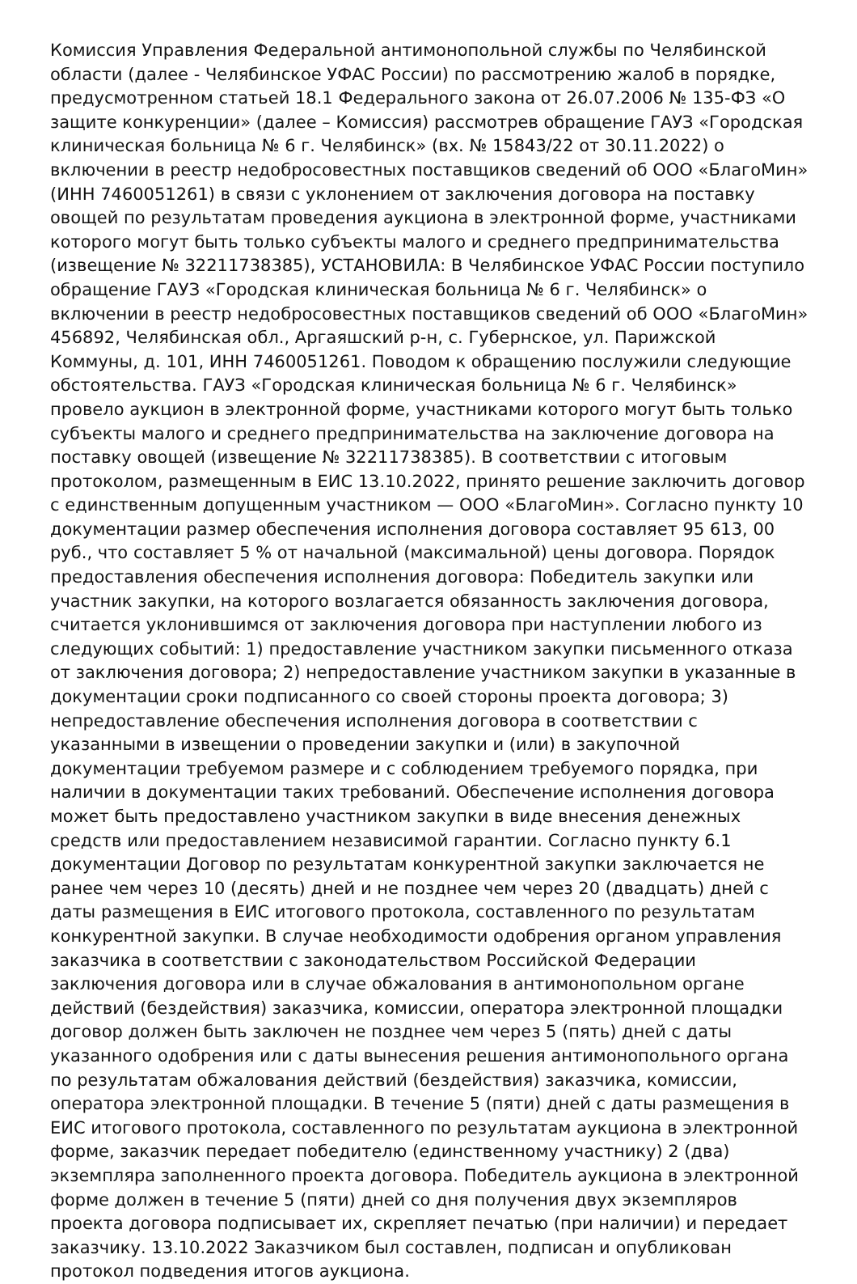Комиссия Управления Федеральной антимонопольной службы по Челябинской области (далее - Челябинское УФАС России) по рассмотрению жалоб в порядке, предусмотренном статьей 18.1 Федерального закона от 26.07.2006 № 135-ФЗ «О защите конкуренции» (далее – Комиссия) рассмотрев обращение ГАУЗ «Городская клиническая больница № 6 г. Челябинск» (вх. № 15843/22 от 30.11.2022) о включении в реестр недобросовестных поставщиков сведений об ООО «БлагоМин» (ИНН 7460051261) в связи с уклонением от заключения договора на поставку овощей по результатам проведения аукциона в электронной форме, участниками которого могут быть только субъекты малого и среднего предпринимательства (извещение № 32211738385), УСТАНОВИЛА: В Челябинское УФАС России поступило обращение ГАУЗ «Городская клиническая больница № 6 г. Челябинск» о включении в реестр недобросовестных поставщиков сведений об ООО «БлагоМин» 456892, Челябинская обл., Аргаяшский р-н, с. Губернское, ул. Парижской Коммуны, д. 101, ИНН 7460051261. Поводом к обращению послужили следующие обстоятельства. ГАУЗ «Городская клиническая больница № 6 г. Челябинск» провело аукцион в электронной форме, участниками которого могут быть только субъекты малого и среднего предпринимательства на заключение договора на поставку овощей (извещение № 32211738385). В соответствии с итоговым протоколом, размещенным в ЕИС 13.10.2022, принято решение заключить договор с единственным допущенным участником — ООО «БлагоМин». Согласно пункту 10 документации размер обеспечения исполнения договора составляет 95 613, 00 руб., что составляет 5 % от начальной (максимальной) цены договора. Порядок предоставления обеспечения исполнения договора: Победитель закупки или участник закупки, на которого возлагается обязанность заключения договора, считается уклонившимся от заключения договора при наступлении любого из следующих событий: 1) предоставление участником закупки письменного отказа от заключения договора; 2) непредоставление участником закупки в указанные в документации сроки подписанного со своей стороны проекта договора; 3) непредоставление обеспечения исполнения договора в соответствии с указанными в извещении о проведении закупки и (или) в закупочной документации требуемом размере и с соблюдением требуемого порядка, при наличии в документации таких требований. Обеспечение исполнения договора может быть предоставлено участником закупки в виде внесения денежных средств или предоставлением независимой гарантии. Согласно пункту 6.1 документации Договор по результатам конкурентной закупки заключается не ранее чем через 10 (десять) дней и не позднее чем через 20 (двадцать) дней с даты размещения в ЕИС итогового протокола, составленного по результатам конкурентной закупки. В случае необходимости одобрения органом управления заказчика в соответствии с законодательством Российской Федерации заключения договора или в случае обжалования в антимонопольном органе действий (бездействия) заказчика, комиссии, оператора электронной площадки договор должен быть заключен не позднее чем через 5 (пять) дней с даты указанного одобрения или с даты вынесения решения антимонопольного органа по результатам обжалования действий (бездействия) заказчика, комиссии, оператора электронной площадки. В течение 5 (пяти) дней с даты размещения в ЕИС итогового протокола, составленного по результатам аукциона в электронной форме, заказчик передает победителю (единственному участнику) 2 (два) экземпляра заполненного проекта договора. Победитель аукциона в электронной форме должен в течение 5 (пяти) дней со дня получения двух экземпляров проекта договора подписывает их, скрепляет печатью (при наличии) и передает заказчику. 13.10.2022 Заказчиком был составлен, подписан и опубликован протокол подведения итогов аукциона.